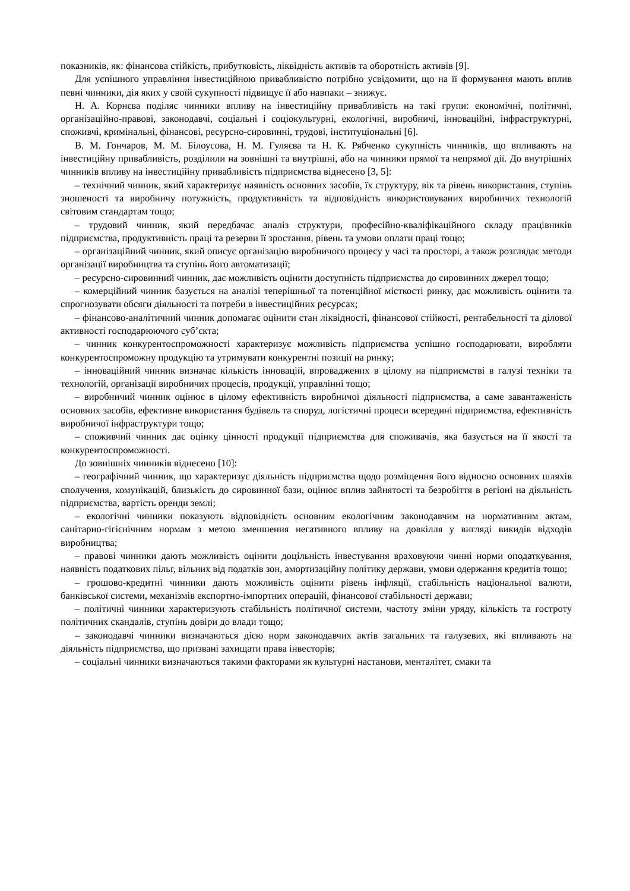показників, як: фінансова стійкість, прибутковість, ліквідність активів та оборотність активів [9].
Для успішного управління інвестиційною привабливістю потрібно усвідомити, що на її формування мають вплив певні чинники, дія яких у своїй сукупності підвищує її або навпаки – знижує.
Н. А. Корнєва поділяє чинники впливу на інвестиційну привабливість на такі групи: економічні, політичні, організаційно-правові, законодавчі, соціальні і соціокультурні, екологічні, виробничі, інноваційні, інфраструктурні, споживчі, кримінальні, фінансові, ресурсно-сировинні, трудові, інституціональні [6].
В. М. Гончаров, М. М. Білоусова, Н. М. Гуляєва та Н. К. Рябченко сукупність чинників, що впливають на інвестиційну привабливість, розділили на зовнішні та внутрішні, або на чинники прямої та непрямої дії. До внутрішніх чинників впливу на інвестиційну привабливість підприємства віднесено [3, 5]:
– технічний чинник, який характеризує наявність основних засобів, їх структуру, вік та рівень використання, ступінь зношеності та виробничу потужність, продуктивність та відповідність використовуваних виробничих технологій світовим стандартам тощо;
– трудовий чинник, який передбачає аналіз структури, професійно-кваліфікаційного складу працівників підприємства, продуктивність праці та резерви її зростання, рівень та умови оплати праці тощо;
– організаційний чинник, який описує організацію виробничого процесу у часі та просторі, а також розглядає методи організації виробництва та ступінь його автоматизації;
– ресурсно-сировинний чинник, дає можливість оцінити доступність підприємства до сировинних джерел тощо;
– комерційний чинник базується на аналізі теперішньої та потенційної місткості ринку, дає можливість оцінити та спрогнозувати обсяги діяльності та потреби в інвестиційних ресурсах;
– фінансово-аналітичний чинник допомагає оцінити стан ліквідності, фінансової стійкості, рентабельності та ділової активності господарюючого суб’єкта;
– чинник конкурентоспроможності характеризує можливість підприємства успішно господарювати, виробляти конкурентоспроможну продукцію та утримувати конкурентні позиції на ринку;
– інноваційний чинник визначає кількість інновацій, впроваджених в цілому на підприємстві в галузі техніки та технологій, організації виробничих процесів, продукції, управлінні тощо;
– виробничий чинник оцінює в цілому ефективність виробничої діяльності підприємства, а саме завантаженість основних засобів, ефективне використання будівель та споруд, логістичні процеси всередині підприємства, ефективність виробничої інфраструктури тощо;
– споживчий чинник дає оцінку цінності продукції підприємства для споживачів, яка базується на її якості та конкурентоспроможності.
До зовнішніх чинників віднесено [10]:
– географічний чинник, що характеризує діяльність підприємства щодо розміщення його відносно основних шляхів сполучення, комунікацій, близькість до сировинної бази, оцінює вплив зайнятості та безробіття в регіоні на діяльність підприємства, вартість оренди землі;
– екологічні чинники показують відповідність основним екологічним законодавчим на нормативним актам, санітарно-гігієнічним нормам з метою зменшення негативного впливу на довкілля у вигляді викидів відходів виробництва;
– правові чинники дають можливість оцінити доцільність інвестування враховуючи чинні норми оподаткування, наявність податкових пільг, вільних від податків зон, амортизаційну політику держави, умови одержання кредитів тощо;
– грошово-кредитні чинники дають можливість оцінити рівень інфляції, стабільність національної валюти, банківської системи, механізмів експортно-імпортних операцій, фінансової стабільності держави;
– політичні чинники характеризують стабільність політичної системи, частоту зміни уряду, кількість та гостроту політичних скандалів, ступінь довіри до влади тощо;
– законодавчі чинники визначаються дією норм законодавчих актів загальних та галузевих, які впливають на діяльність підприємства, що призвані захищати права інвесторів;
– соціальні чинники визначаються такими факторами як культурні настанови, менталітет, смаки та